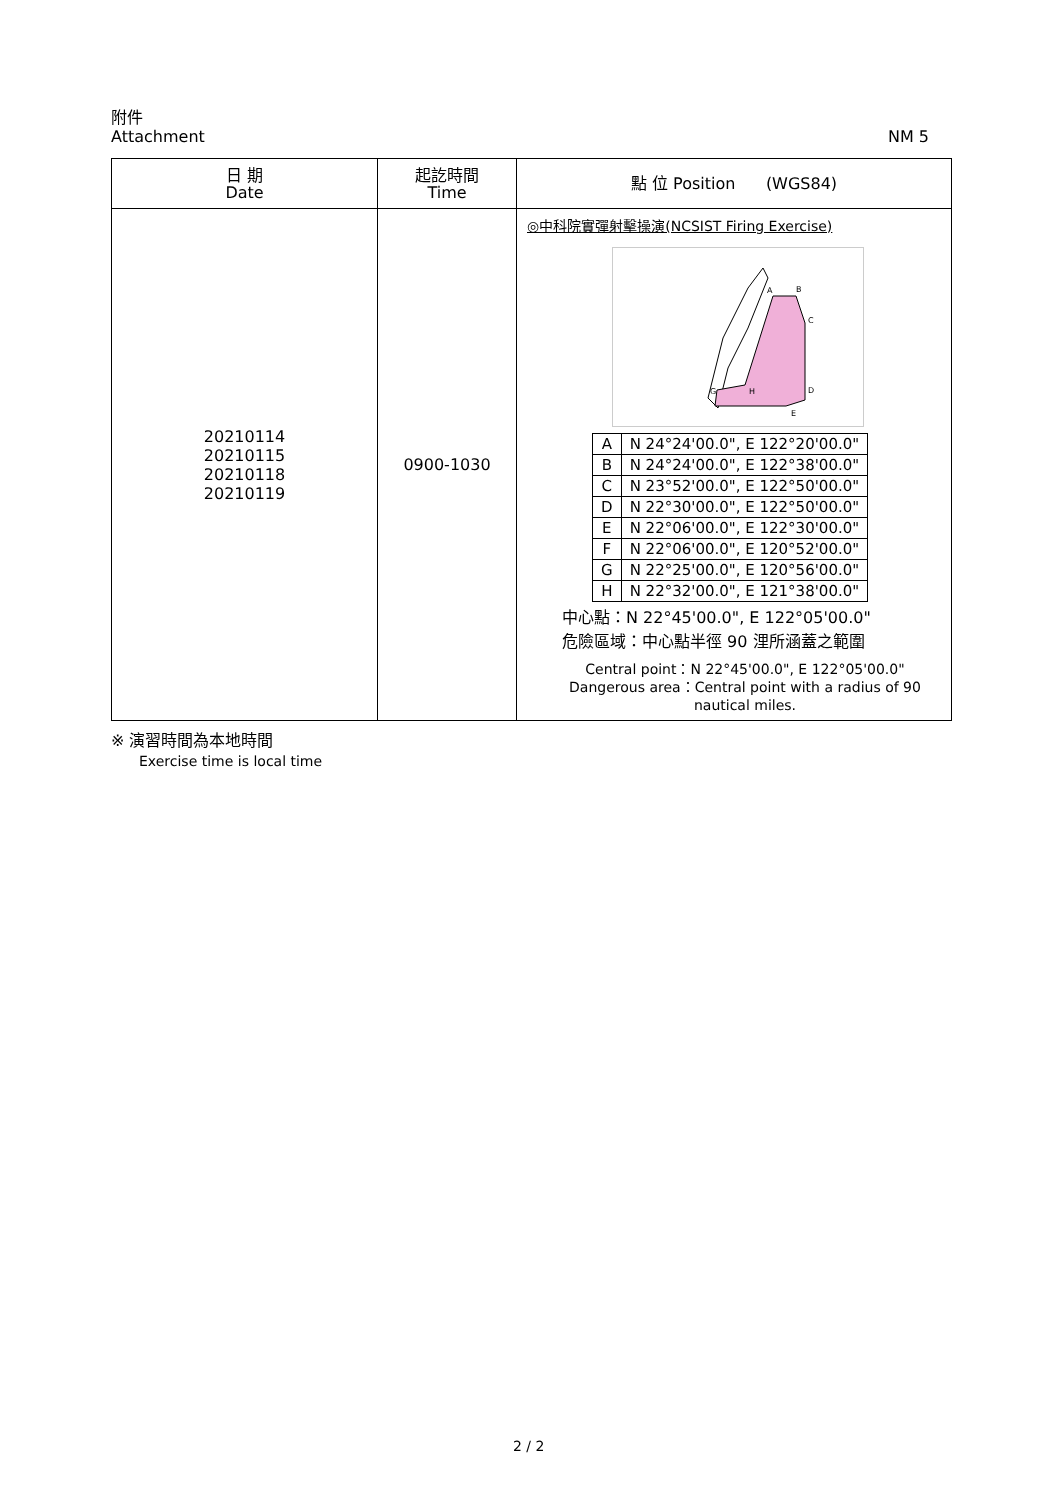NM 5 附件
Attachment
| 日 期 Date | 起訖時間 Time | 點 位 Position (WGS84) |
| --- | --- | --- |
| 20210114 20210115 20210118 20210119 | 0900-1030 | ◎中科院實彈射擊操演(NCSIST Firing Exercise) A B C D E G H / A / N 24°24'00.0", E 122°20'00.0" / / B / N 24°24'00.0", E 122°38'00.0" / / C / N 23°52'00.0", E 122°50'00.0" / / D / N 22°30'00.0", E 122°50'00.0" / / E / N 22°06'00.0", E 122°30'00.0" / / F / N 22°06'00.0", E 120°52'00.0" / / G / N 22°25'00.0", E 120°56'00.0" / / H / N 22°32'00.0", E 121°38'00.0" / 中心點：N 22°45'00.0", E 122°05'00.0" 危險區域：中心點半徑 90 浬所涵蓋之範圍 Central point：N 22°45'00.0", E 122°05'00.0" Dangerous area：Central point with a radius of 90 nautical miles. |
※ 演習時間為本地時間
Exercise time is local time
2 / 2